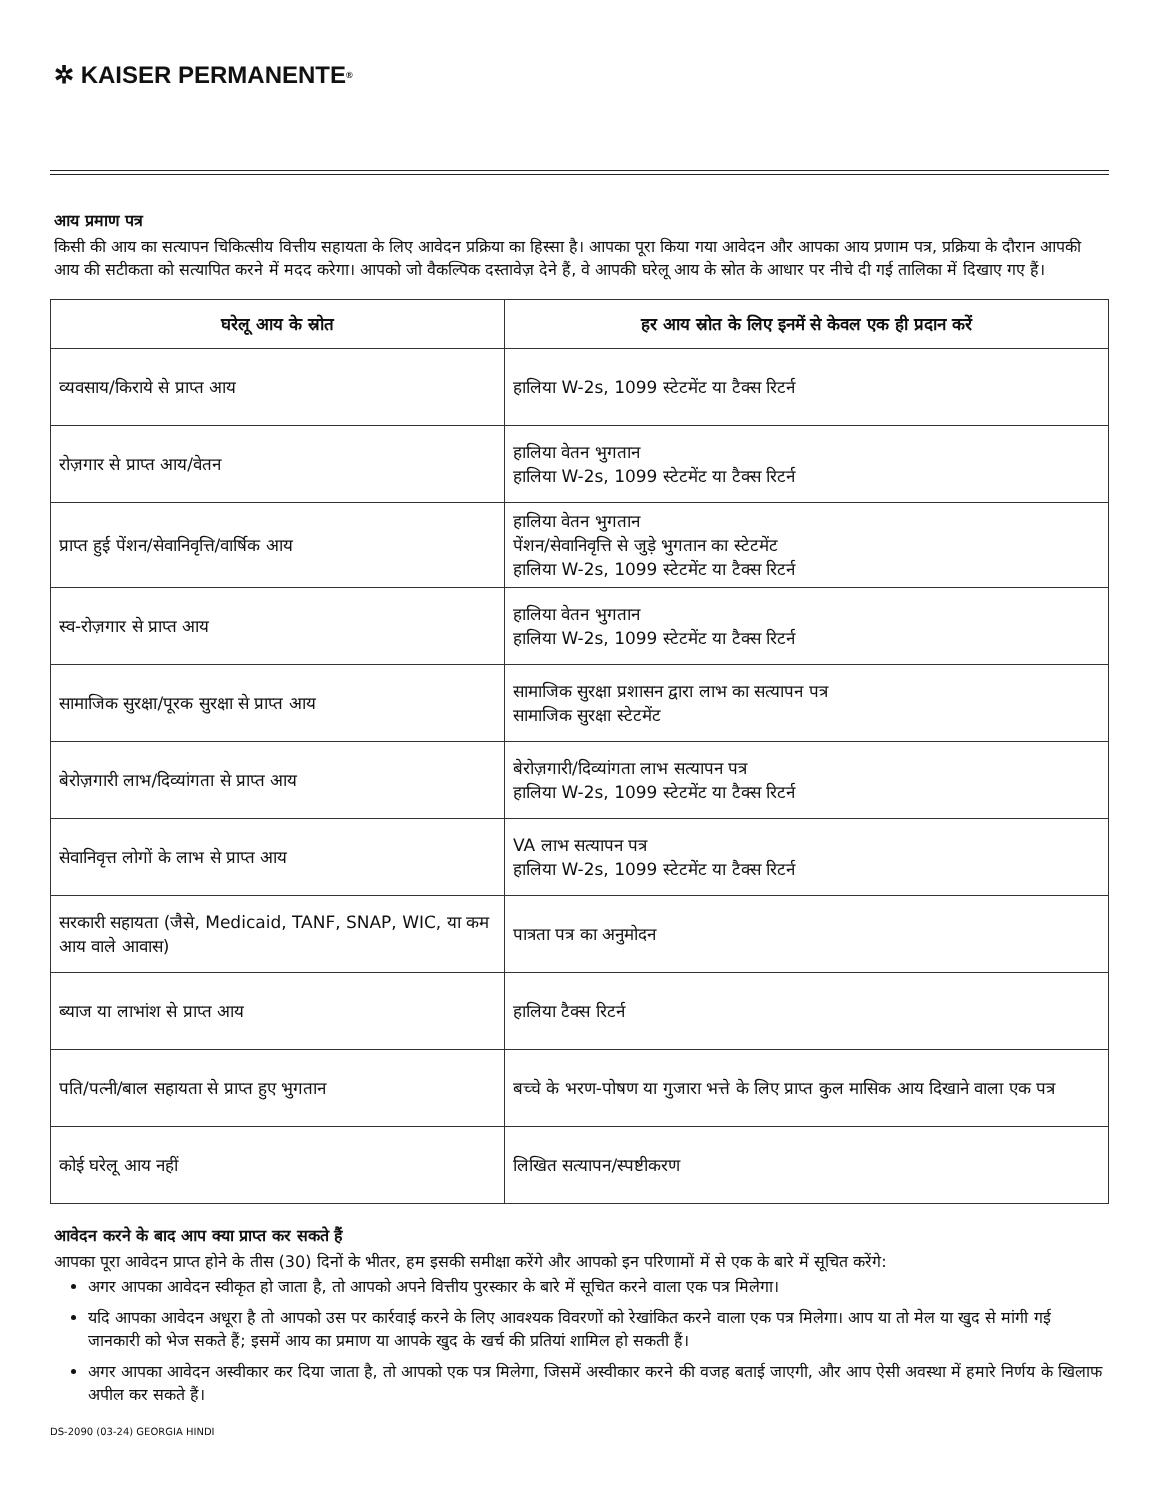✲ KAISER PERMANENTE<sup>®</sup>
आय प्रमाण पत्र
किसी की आय का सत्यापन चिकित्सीय वित्तीय सहायता के लिए आवेदन प्रक्रिया का हिस्सा है। आपका पूरा किया गया आवेदन और आपका आय प्रणाम पत्र, प्रक्रिया के दौरान आपकी आय की सटीकता को सत्यापित करने में मदद करेगा। आपको जो वैकल्पिक दस्तावेज़ देने हैं, वे आपकी घरेलू आय के स्रोत के आधार पर नीचे दी गई तालिका में दिखाए गए हैं।
| घरेलू आय के स्रोत | हर आय स्रोत के लिए इनमें से केवल एक ही प्रदान करें |
| --- | --- |
| व्यवसाय/किराये से प्राप्त आय | हालिया W-2s, 1099 स्टेटमेंट या टैक्स रिटर्न |
| रोज़गार से प्राप्त आय/वेतन | हालिया वेतन भुगतान हालिया W-2s, 1099 स्टेटमेंट या टैक्स रिटर्न |
| प्राप्त हुई पेंशन/सेवानिवृत्ति/वार्षिक आय | हालिया वेतन भुगतान पेंशन/सेवानिवृत्ति से जुड़े भुगतान का स्टेटमेंट हालिया W-2s, 1099 स्टेटमेंट या टैक्स रिटर्न |
| स्व-रोज़गार से प्राप्त आय | हालिया वेतन भुगतान हालिया W-2s, 1099 स्टेटमेंट या टैक्स रिटर्न |
| सामाजिक सुरक्षा/पूरक सुरक्षा से प्राप्त आय | सामाजिक सुरक्षा प्रशासन द्वारा लाभ का सत्यापन पत्र सामाजिक सुरक्षा स्टेटमेंट |
| बेरोज़गारी लाभ/दिव्यांगता से प्राप्त आय | बेरोज़गारी/दिव्यांगता लाभ सत्यापन पत्र हालिया W-2s, 1099 स्टेटमेंट या टैक्स रिटर्न |
| सेवानिवृत्त लोगों के लाभ से प्राप्त आय | VA लाभ सत्यापन पत्र हालिया W-2s, 1099 स्टेटमेंट या टैक्स रिटर्न |
| सरकारी सहायता (जैसे, Medicaid, TANF, SNAP, WIC, या कम आय वाले आवास) | पात्रता पत्र का अनुमोदन |
| ब्याज या लाभांश से प्राप्त आय | हालिया टैक्स रिटर्न |
| पति/पत्नी/बाल सहायता से प्राप्त हुए भुगतान | बच्चे के भरण-पोषण या गुजारा भत्ते के लिए प्राप्त कुल मासिक आय दिखाने वाला एक पत्र |
| कोई घरेलू आय नहीं | लिखित सत्यापन/स्पष्टीकरण |
आवेदन करने के बाद आप क्या प्राप्त कर सकते हैं
आपका पूरा आवेदन प्राप्त होने के तीस (30) दिनों के भीतर, हम इसकी समीक्षा करेंगे और आपको इन परिणामों में से एक के बारे में सूचित करेंगे:
अगर आपका आवेदन स्वीकृत हो जाता है, तो आपको अपने वित्तीय पुरस्कार के बारे में सूचित करने वाला एक पत्र मिलेगा।
यदि आपका आवेदन अधूरा है तो आपको उस पर कार्रवाई करने के लिए आवश्यक विवरणों को रेखांकित करने वाला एक पत्र मिलेगा। आप या तो मेल या खुद से मांगी गई जानकारी को भेज सकते हैं; इसमें आय का प्रमाण या आपके खुद के खर्च की प्रतियां शामिल हो सकती हैं।
अगर आपका आवेदन अस्वीकार कर दिया जाता है, तो आपको एक पत्र मिलेगा, जिसमें अस्वीकार करने की वजह बताई जाएगी, और आप ऐसी अवस्था में हमारे निर्णय के खिलाफ अपील कर सकते हैं।
DS-2090 (03-24) GEORGIA HINDI